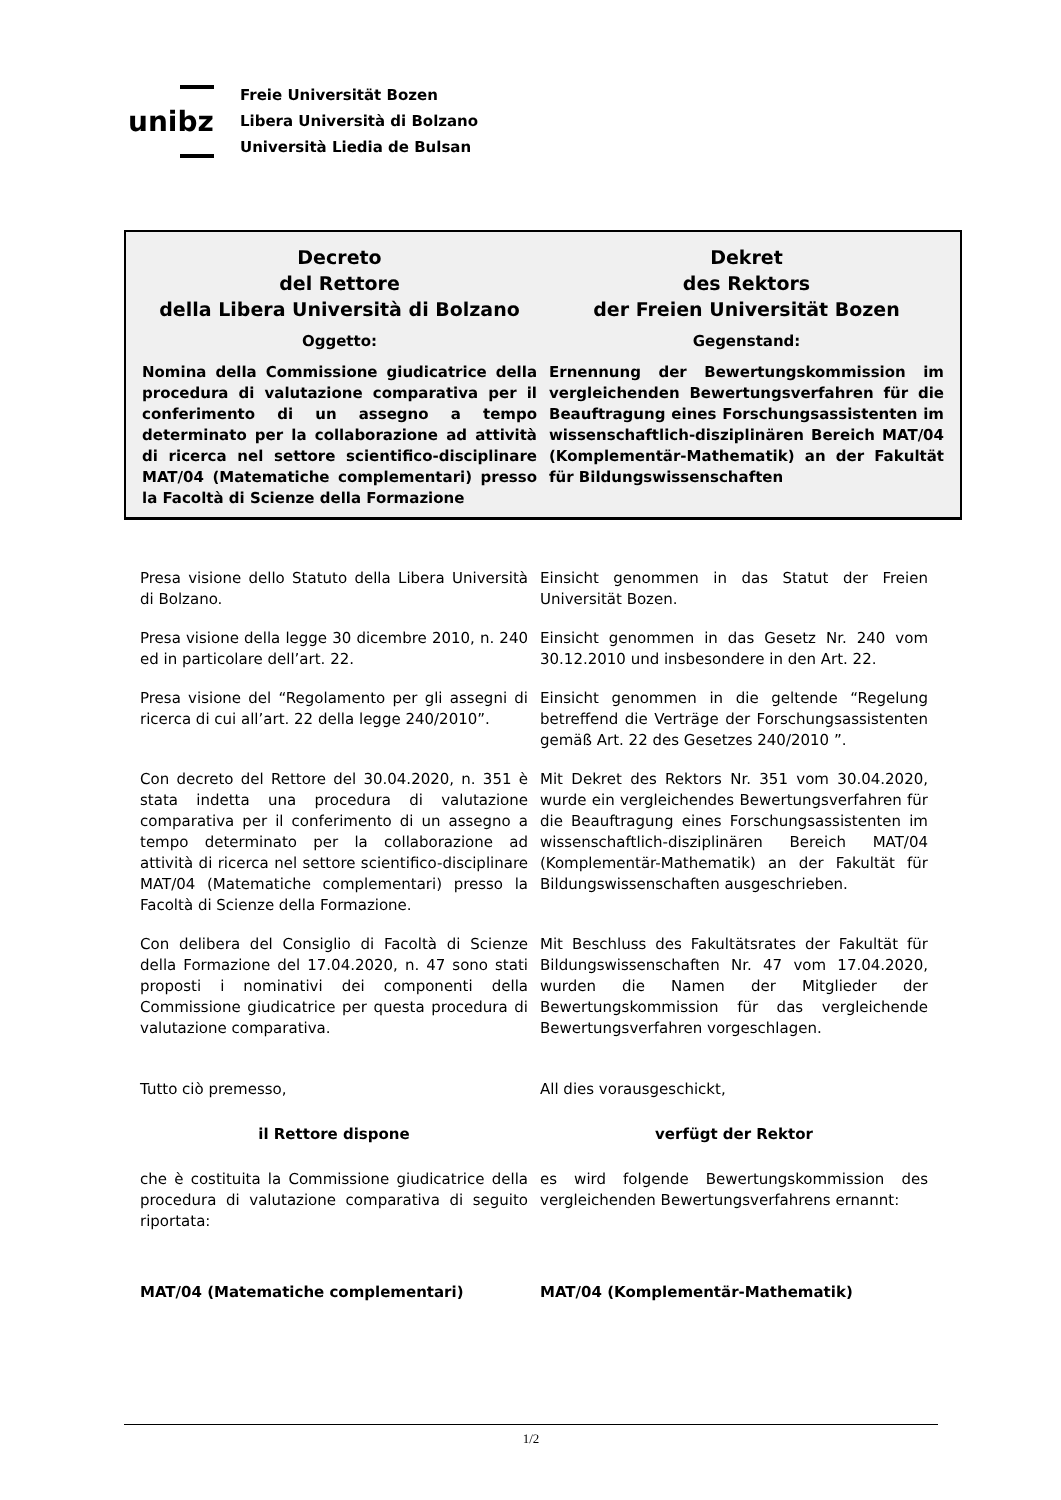unibz
Freie Universität Bozen
Libera Università di Bolzano
Università Liedia de Bulsan
Decreto
del Rettore
della Libera Università di Bolzano
Oggetto:
Nomina della Commissione giudicatrice della procedura di valutazione comparativa per il conferimento di un assegno a tempo determinato per la collaborazione ad attività di ricerca nel settore scientifico-disciplinare MAT/04 (Matematiche complementari) presso la Facoltà di Scienze della Formazione
Dekret
des Rektors
der Freien Universität Bozen
Gegenstand:
Ernennung der Bewertungskommission im vergleichenden Bewertungsverfahren für die Beauftragung eines Forschungsassistenten im wissenschaftlich-disziplinären Bereich MAT/04 (Komplementär-Mathematik) an der Fakultät für Bildungswissenschaften
| Presa visione dello Statuto della Libera Università di Bolzano. | Einsicht genommen in das Statut der Freien Universität Bozen. |
| Presa visione della legge 30 dicembre 2010, n. 240 ed in particolare dell’art. 22. | Einsicht genommen in das Gesetz Nr. 240 vom 30.12.2010 und insbesondere in den Art. 22. |
| Presa visione del “Regolamento per gli assegni di ricerca di cui all’art. 22 della legge 240/2010”. | Einsicht genommen in die geltende “Regelung betreffend die Verträge der Forschungsassistenten gemäß Art. 22 des Gesetzes 240/2010 ”. |
| Con decreto del Rettore del 30.04.2020, n. 351 è stata indetta una procedura di valutazione comparativa per il conferimento di un assegno a tempo determinato per la collaborazione ad attività di ricerca nel settore scientifico-disciplinare MAT/04 (Matematiche complementari) presso la Facoltà di Scienze della Formazione. | Mit Dekret des Rektors Nr. 351 vom 30.04.2020, wurde ein vergleichendes Bewertungsverfahren für die Beauftragung eines Forschungsassistenten im wissenschaftlich-disziplinären Bereich MAT/04 (Komplementär-Mathematik) an der Fakultät für Bildungswissenschaften ausgeschrieben. |
| Con delibera del Consiglio di Facoltà di Scienze della Formazione del 17.04.2020, n. 47 sono stati proposti i nominativi dei componenti della Commissione giudicatrice per questa procedura di valutazione comparativa. | Mit Beschluss des Fakultätsrates der Fakultät für Bildungswissenschaften Nr. 47 vom 17.04.2020, wurden die Namen der Mitglieder der Bewertungskommission für das vergleichende Bewertungsverfahren vorgeschlagen. |
| Tutto ciò premesso, | All dies vorausgeschickt, |
| il Rettore dispone | verfügt der Rektor |
| che è costituita la Commissione giudicatrice della procedura di valutazione comparativa di seguito riportata: | es wird folgende Bewertungskommission des vergleichenden Bewertungsverfahrens ernannt: |
| MAT/04 (Matematiche complementari) | MAT/04 (Komplementär-Mathematik) |
1/2